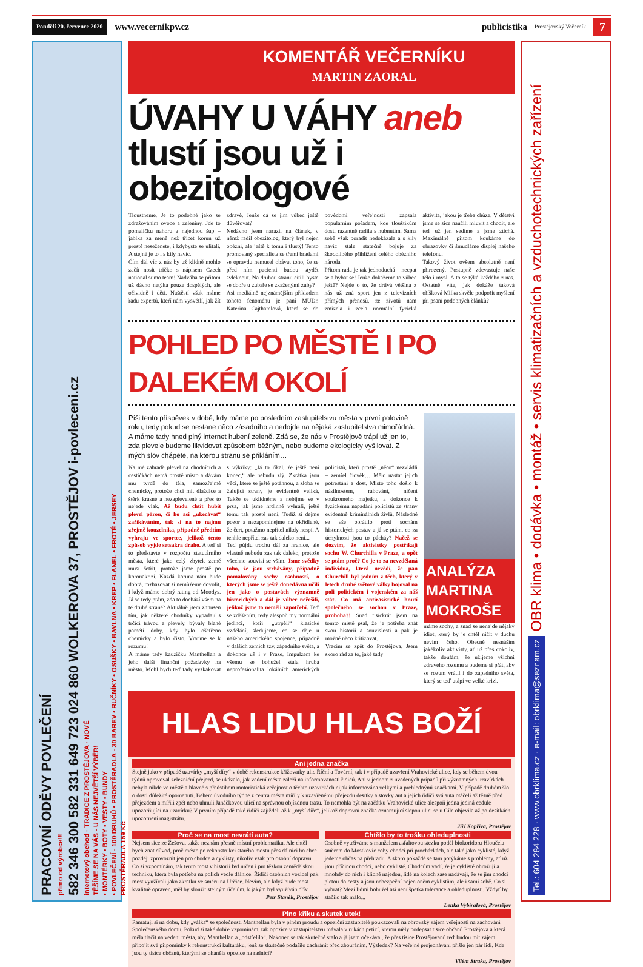Pondělí 20. července 2020 www.vecernikpv.cz publicistika Prostějovský Večerník 7
PRACOVNÍ ODĚVY POVLEČENÍ
přímo od výrobce!!!
582 346 300 582 331 649 723 024 860 WOLKEROVA 37, PROSTĚJOV i-povleceni.cz
internetový obchod · TRADICE Z PROSTĚJOVA · NOVÉ
TĚŠÍME SE NA VÁS - U NÁS NEJVĚTŠÍ VÝBĚR!
• MONTÉRKY • BOTY • VESTY • BUNDY
• POVLEČENÍ - 100 DRUHŮ • PROSTĚRADLA - 30 BAREV • RUČNÍKY • OSUŠKY • BAVLNA • KREP • FLANEL • FROTÉ • JERSEY
PROSTĚRADLA 159 Kč
KOMENTÁŘ VEČERNÍKU
MARTIN ZAORAL
ÚVAHY U VÁHY aneb tlustí jsou už i obezitologové
Tloustneme. Je to podobné jako se zdražováním ovoce a zeleniny. Jde to pomalíčku nahoru a najednou šup – jablka za méně než třicet korun už prostě neseženete, i kdybyste se ulítali. A stejné je to i s kily navíc.
Čím dál víc z nás by už klidně mohlo začít nosit tričko s nápisem Czech national sumo team! Nadváha se přitom už dávno netýká pouze dospělých, ale očividně i dětí. Naštěstí však máme řadu expertů, kteří nám vysvětlí, jak žít zdravě. Jenže dá se jim vůbec ještě důvěřovat?
Nedávno jsem narazil na článek, v němž radil obezitolog, který byl nejen obézní, ale ještě k tomu i tlustý! Tento promovaný specialista se třemi bradami se opravdu nemusel obávat toho, že se před ním pacienti budou stydět svléknout. Na druhou stranu cítili byste se dobře u zubaře se zkaženými zuby?
Asi mediálně nejznámějším příkladem tohoto fenoménu je paní MUDr. Kateřina Cajthamlová, která se do povědomí veřejnosti zapsala populárním pořadem, kde tlouštíkům dosti razantně radila s hubnutím. Sama sobě však poradit nedokázala a s kily navíc stále statečně bojuje za škodolibého přihlížení celého obézního národa.
Přitom rada je tak jednoduchá – necpat se a hybat se! Jenže dokážeme to vůbec ještě? Nejde o to, že drtivá většina z nás už zná sport jen z televizních přímých přenosů, ze životů nám zmizela i zcela normální fyzická aktivita, jakou je třeba chůze. V dětství jsme se sice naučili mluvit a chodit, ale teď už jen sedíme a jsme ztichá. Maximálně přitom koukáme do obrazovky či šmudláme displej našeho telefonu.
Takový život ovšem absolutně není přirozený. Postupně zdevastuje naše tělo i mysl. A to se týká každého z nás. Ostatně víte, jak dokáže taková oříšková Milka skvěle podpořit myšlení při psaní podobných článků?
POHLED PO MĚSTĚ I PO DALEKÉM OKOLÍ
Píši tento příspěvek v době, kdy máme po posledním zastupitelstvu města v první polovině roku, tedy pokud se nestane něco zásadního a nedojde na nějaká zastupitelstva mimořádná. A máme tady hned plný internet hubení zeleně. Zdá se, že nás v Prostějově trápí už jen to, zda plevele budeme likvidovat způsobem běžným, nebo budeme ekologicky vyšilovat. Z mých slov chápete, na kterou stranu se přikláním…
Na mé zahradě plevel na chodnících a cestičkách nemá prostě místo a dávám mu tvrdě do těla, samozřejmě chemicky, protože chci mít dlaždice a štěrk krásné a nezaplevelené a přes to nejede vlak. Až budu chtít hubit plevel párou, či ho asi „ukecávat“ zaříkáváním, tak si na to najmu zřejmě kouzelníka, případně předtím vyhraju ve sportce, jelikož tento způsob vyjde setsakra draho. A teď si to představte v rozpočtu statutárního města, které jako celý zbytek země musí šetřit, protože jsme prostě po koronakrizi. Každá koruna nám bude dobrá, rozhazovat si nemůžeme dovolit, i když máme dobrý rating od Moodys. Já se tedy ptám, zda to dochází všem na té druhé straně? Aktuálně jsem zhnusen tím, jak některé chodníky vypadají s trčící trávou a plevely, bývaly blahé paměti doby, kdy bylo ošetřeno chemicky a bylo čisto. Vraťme se k rozumu!
A máme tady kauzičku Manthellan a jeho další finanční požadavky na město. Mohl bych teď tady vyskakovat s výkřiky: „Já to říkal, že ještě není konec,“ ale nebudu zlý. Zkrátka jsou věci, které se ještě potáhnou, a zloba se žalující strany je evidentně veliká. Takže se uklidněme a nebijme se v prsa, jak jsme hrdinně vyhráli, ještě tomu tak prostě není. Tudíž si dejme pozor a nezapomínejme na okřídlené, že čert, potažmo nepřítel nikdy nespí. A tenhle nepřítel zas tak daleko není...
Teď půjdu trochu dál za hranice, ale vlastně nebudu zas tak daleko, protože všechno souvisí se vším. Jsme svědky toho, že jsou strháväny, případně pomalovány sochy osobností, o kterých jsme se ještě donedávna učili jen jako o postavách významně historických a dál je vůbec neřešili, jelikož jsme to neměli zapotřebí. Teď se zděšením, tedy alespoň my normální jedinci, kteří „utrpěli“ klasické vzdělání, sledujeme, co se děje u našeho amerického spojence, případně v dalších zemích tzv. západního světa, a dokonce už i v Praze. Impulzem ke všemu se bohužel stala hrubá neprofesionalita lokálních amerických policistů, kteří prostě „něco“ nezvládli – zemřel člověk… Mělo nastat jejich potrestání a dost. Místo toho došlo k násilnostem, rabování, ničení soukromého majetku, a dokonce k fyzickému napadání policistů ze strany evidentně kriminálních živlů. Následně se vše obrátilo proti sochám historických postav a já se ptám, co za úchylnosti jsou to pácháy? Načež se dozvím, že aktivistky postříkají sochu W. Churchilla v Praze, a opět se ptám proč? Co je to za nevzdělaná individua, která nevědí, že pan Churchill byl jedním z těch, který v letech druhé světové války bojoval na poli politickém i vojenském za náš stát. Co má antirasistické hnutí společného se sochou v Praze, proboha?! Snad tisíckrát jsem na tomto místě psal, že je potřeba znát svou historii a souvislosti a pak je možné něco kritizovat.
Vracím se zpět do Prostějova. Jsem skoro rád za to, jaké tady
ANALÝZA MARTINA MOKROŠE
máme sochy, a snad se nenajde nějaký idiot, který by je chtěl ničit v duchu nevím čeho. Obecně nesnáším jakékoliv aktivisty, ať už přes cokoliv, takže doufám, že užijeme všichni zdravého rozumu a budeme si přát, aby se rozum vrátil i do západního světa, který se teď utápí ve velké krizi.
HLAS LIDU HLAS BOŽÍ
Ani jedna značka
Stejně jako v případě uzavírky „myší díry“ v době rekonstrukce křižovatky ulic Říční a Tovární, tak i v případě uzavření Vrahovické ulice, kdy se během dvou týdnů opravoval železniční přejezd, se ukázalo, jak vedení města záleží na informovanosti řidičů. Ani v jednom z uvedených případů při významných uzavírkách nebyla nikde ve městě a hlavně s předstihem motoristická veřejnost o těchto uzavírkách nijak informována velkými a přehlednými značkami. V případě druhém šlo o dosti důležité opomenutí. Během úvodního týdne z centra města mířily k uzavřenému přejezdu desítky a stovky aut a jejich řidiči svá auta otáčeli až těsně před přejezdem a mířili zpět nebo uhnuli Janáčkovou ulicí na správnou objízdnou trasu. To nemohla být na začátku Vrahovické ulice alespoň jedna jediná cedule upozorňující na uzavírku? V prvním případě také řidiči zajížděli až k „myší díře“, jelikož dopravní značka oznamující slepou ulici se u Cíle objevila až po desítkách upozornění magistrátu.
Jiří Kopřiva, Prostějov
Proč se na most nevrátí auta?
Nejsem sice ze Žešova, takže neznám přesně místní problematiku. Ale chtěl bych znát důvod, proč město po rekonstrukci starého mostu přes dálnici ho chce později zprovoznit jen pro chodce a cyklisty, nikoliv však pro osobní dopravu. Co si vzpomínám, tak tento most v historii byl určen i pro těžkou zemědělskou techniku, která byla potřeba na polích vedle dálnice. Řidiči osobních vozidel pak most využívali jako zkratku ve směru na Určice. Nevím, ale když bude most kvalitně opraven, měl by sloužit stejným účelům, k jakým byl využíván dřív.
Petr Staněk, Prostějov
Chtělo by to trošku ohleduplnosti
Osobně využíváme s manželem asfaltovou stezku podél biokoridoru Hloučela směrem do Mostkovic coby chodci při procházkách, ale také jako cyklisté, když jedeme občas na přehradu. A skoro pokaždé se tam potýkáme s problémy, ať už jsou příčinou chodci, nebo cyklisté. Chodcům vadí, že je cyklisté ohrožují a mnohdy do nich i klidně najedou, lidé na kolech zase nadávají, že se jim chodci pletou do cesty a jsou nebezpeční nejen oněm cyklistům, ale i sami sobě. Co si vybrat? Mezi lidmi bohužel asi není špetka tolerance a ohleduplnosti. Vždyť by stačilo tak málo...
Lenka Vybíralová, Prostějov
Plno křiku a skutek utek!
Pamatuji si na dobu, kdy „válka“ se společností Manthellan byla v plném proudu a opoziční zastupitelé poukazovali na obrovský zájem veřejnosti na zachování Společenského domu. Pokud si také dobře vzpomínám, tak opozice v zastupitelstvu mávala v rukách peticí, kterou měly podepsat tisíce občanů Prostějova a která měla tlačit na vedení města, aby Manthellan a „odstřelilo“. Nakonec se tak skutečně stalo a já jsem očekával, že přes tisíce Prostějovanů teď budou mít zájem připojit své připomínky k rekonstrukci kulturáku, jenž se skutečně podařilo zachránit před zbouráním. Výsledek? Na veřejné projednávání přišlo jen pár lidí. Kde jsou ty tisíce občanů, kterými se oháněla opozice na radnici?
Vilém Straka, Prostějov
Tel.: 604 284 228 · www.obrklima.cz · e-mail: obrklima@seznam.cz OBR klima • dodávka • montáž • servis klimatizačních a vzduchotechnických zařízení